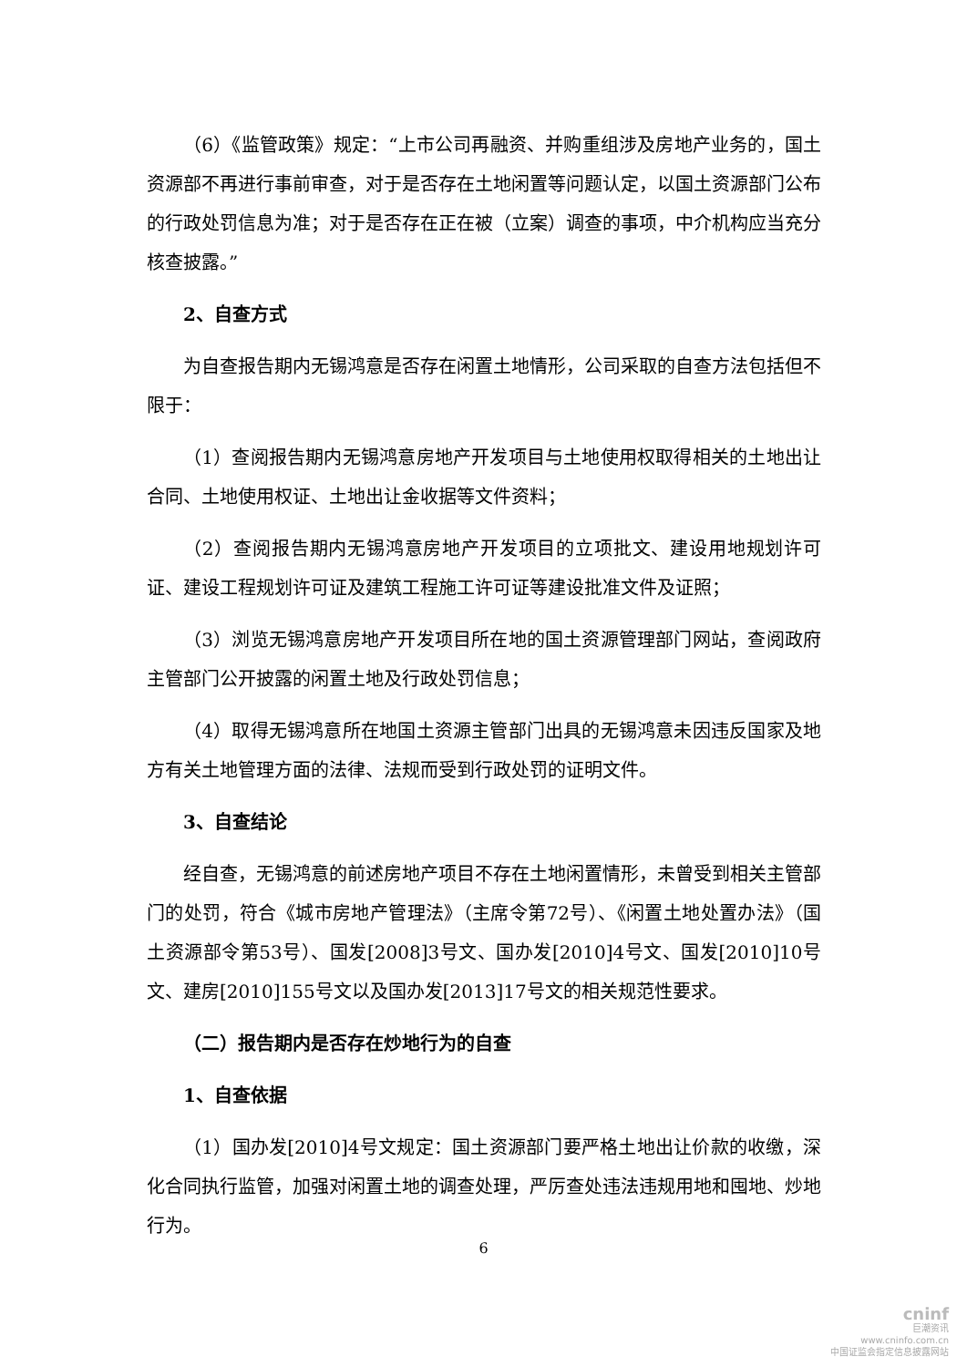（6）《监管政策》规定：“上市公司再融资、并购重组涉及房地产业务的，国土资源部不再进行事前审查，对于是否存在土地闲置等问题认定，以国土资源部门公布的行政处罚信息为准；对于是否存在正在被（立案）调查的事项，中介机构应当充分核查披露。”
2、自查方式
为自查报告期内无锡鸿意是否存在闲置土地情形，公司采取的自查方法包括但不限于：
（1）查阅报告期内无锡鸿意房地产开发项目与土地使用权取得相关的土地出让合同、土地使用权证、土地出让金收据等文件资料；
（2）查阅报告期内无锡鸿意房地产开发项目的立项批文、建设用地规划许可证、建设工程规划许可证及建筑工程施工许可证等建设批准文件及证照；
（3）浏览无锡鸿意房地产开发项目所在地的国土资源管理部门网站，查阅政府主管部门公开披露的闲置土地及行政处罚信息；
（4）取得无锡鸿意所在地国土资源主管部门出具的无锡鸿意未因违反国家及地方有关土地管理方面的法律、法规而受到行政处罚的证明文件。
3、自查结论
经自查，无锡鸿意的前述房地产项目不存在土地闲置情形，未曾受到相关主管部门的处罚，符合《城市房地产管理法》（主席令第72号）、《闲置土地处置办法》（国土资源部令第53号）、国发[2008]3号文、国办发[2010]4号文、国发[2010]10号文、建房[2010]155号文以及国办发[2013]17号文的相关规范性要求。
（二）报告期内是否存在炒地行为的自查
1、自查依据
（1）国办发[2010]4号文规定：国土资源部门要严格土地出让价款的收缴，深化合同执行监管，加强对闲置土地的调查处理，严厉查处违法违规用地和囤地、炒地行为。
6
cninf
巨潮资讯
www.cninfo.com.cn
中国证监会指定信息披露网站